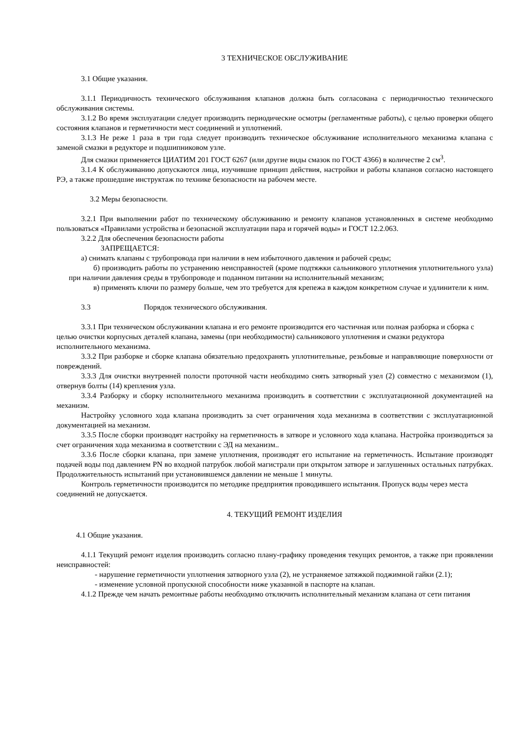3 ТЕХНИЧЕСКОЕ ОБСЛУЖИВАНИЕ
3.1 Общие указания.
3.1.1 Периодичность технического обслуживания клапанов должна быть согласована с периодичностью технического обслуживания системы.
3.1.2 Во время эксплуатации следует производить периодические осмотры (регламентные работы), с целью проверки общего состояния клапанов и герметичности мест соединений и уплотнений.
3.1.3 Не реже 1 раза в три года следует производить техническое обслуживание исполнительного механизма клапана с заменой смазки в редукторе и подшипниковом узле.
Для смазки применяется ЦИАТИМ 201 ГОСТ 6267 (или другие виды смазок по ГОСТ 4366) в количестве 2 см<sup>3</sup>.
3.1.4 К обслуживанию допускаются лица, изучившие принцип действия, настройки и работы клапанов согласно настоящего РЭ, а также прошедшие инструктаж по технике безопасности на рабочем месте.
3.2 Меры безопасности.
3.2.1 При выполнении работ по техническому обслуживанию и ремонту клапанов установленных в системе необходимо пользоваться «Правилами устройства и безопасной эксплуатации пара и горячей воды» и ГОСТ 12.2.063.
3.2.2 Для обеспечения безопасности работы
ЗАПРЕЩАЕТСЯ:
а) снимать клапаны с трубопровода при наличии в нем избыточного давления и рабочей среды;
б) производить работы по устранению неисправностей (кроме подтяжки сальникового уплотнения уплотнительного узла) при наличии давления среды в трубопроводе и поданном питании на исполнительный механизм;
в) применять ключи по размеру больше, чем это требуется для крепежа в каждом конкретном случае и удлинители к ним.
3.3 Порядок технического обслуживания.
3.3.1 При техническом обслуживании клапана и его ремонте производится его частичная или полная разборка и сборка с целью очистки корпусных деталей клапана, замены (при необходимости) сальникового уплотнения и смазки редуктора исполнительного механизма.
3.3.2 При разборке и сборке клапана обязательно предохранять уплотнительные, резьбовые и направляющие поверхности от повреждений.
3.3.3 Для очистки внутренней полости проточной части необходимо снять затворный узел (2) совместно с механизмом (1), отвернув болты (14) крепления узла.
3.3.4 Разборку и сборку исполнительного механизма производить в соответствии с эксплуатационной документацией на механизм.
Настройку условного хода клапана производить за счет ограничения хода механизма в соответствии с эксплуатационной документацией на механизм.
3.3.5 После сборки производят настройку на герметичность в затворе и условного хода клапана. Настройка производиться за счет ограничения хода механизма в соответствии с ЭД на механизм..
3.3.6 После сборки клапана, при замене уплотнения, производят его испытание на герметичность. Испытание производят подачей воды под давлением PN во входной патрубок любой магистрали при открытом затворе и заглушенных остальных патрубках. Продолжительность испытаний при установившемся давлении не меньше 1 минуты.
Контроль герметичности производится по методике предприятия проводившего испытания. Пропуск воды через места соединений не допускается.
4. ТЕКУЩИЙ РЕМОНТ ИЗДЕЛИЯ
4.1 Общие указания.
4.1.1 Текущий ремонт изделия производить согласно плану-графику проведения текущих ремонтов, а также при проявлении неисправностей:
- нарушение герметичности уплотнения затворного узла (2), не устраняемое затяжкой поджимной гайки (2.1);
- изменение условной пропускной способности ниже указанной в паспорте на клапан.
4.1.2 Прежде чем начать ремонтные работы необходимо отключить исполнительный механизм клапана от сети питания